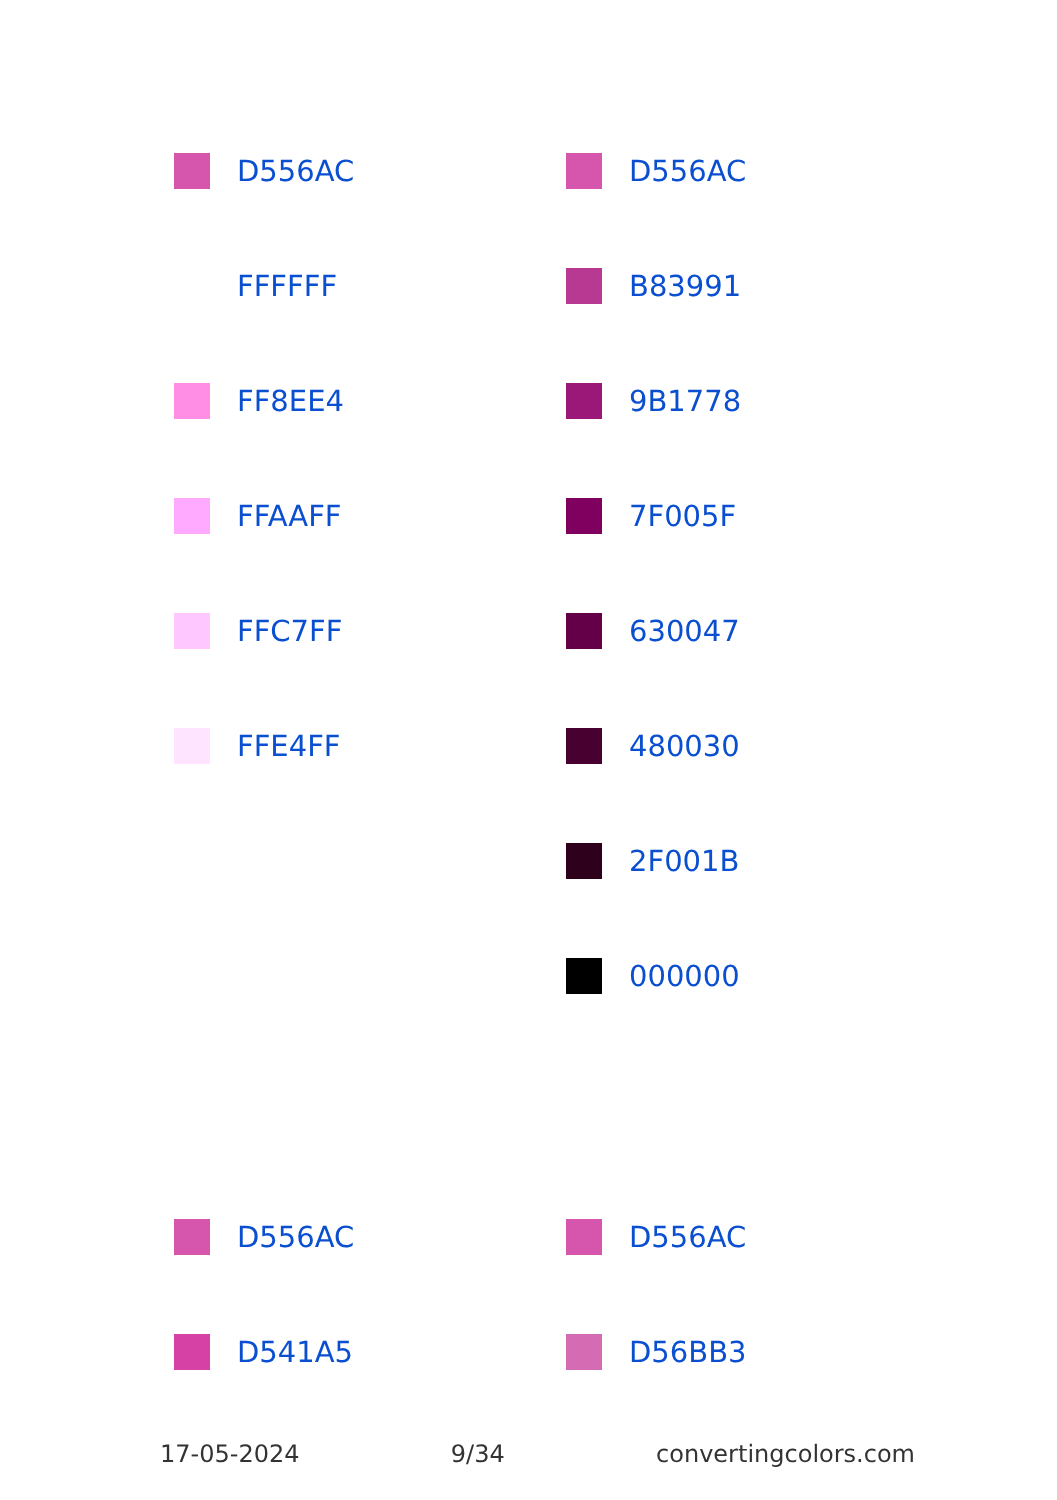D556AC
FFFFFF
FF8EE4
FFAAFF
FFC7FF
FFE4FF
D556AC
B83991
9B1778
7F005F
630047
480030
2F001B
000000
D556AC
D541A5
D556AC
D56BB3
17-05-2024 9/34 convertingcolors.com